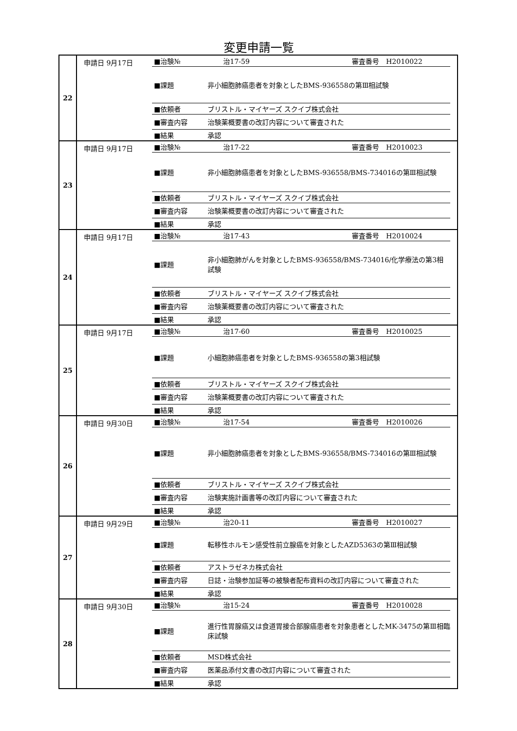変更申請一覧
| 22 | 申請日 9月17日 ■治験№ 治17-59 審査番号 H2010022 ■課題 非小細胞肺癌患者を対象としたBMS-936558の第Ⅲ相試験 ■依頼者 ブリストル・マイヤーズ スクイブ株式会社 ■審査内容 治験薬概要書の改訂内容について審査された ■結果 承認 |
| 23 | 申請日 9月17日 ■治験№ 治17-22 審査番号 H2010023 ■課題 非小細胞肺癌患者を対象としたBMS-936558/BMS-734016の第Ⅲ相試験 ■依頼者 ブリストル・マイヤーズ スクイブ株式会社 ■審査内容 治験薬概要書の改訂内容について審査された ■結果 承認 |
| 24 | 申請日 9月17日 ■治験№ 治17-43 審査番号 H2010024 ■課題 非小細胞肺がんを対象としたBMS-936558/BMS-734016/化学療法の第3相試験 ■依頼者 ブリストル・マイヤーズ スクイブ株式会社 ■審査内容 治験薬概要書の改訂内容について審査された ■結果 承認 |
| 25 | 申請日 9月17日 ■治験№ 治17-60 審査番号 H2010025 ■課題 小細胞肺癌患者を対象としたBMS-936558の第3相試験 ■依頼者 ブリストル・マイヤーズ スクイブ株式会社 ■審査内容 治験薬概要書の改訂内容について審査された ■結果 承認 |
| 26 | 申請日 9月30日 ■治験№ 治17-54 審査番号 H2010026 ■課題 非小細胞肺癌患者を対象としたBMS-936558/BMS-734016の第Ⅲ相試験 ■依頼者 ブリストル・マイヤーズ スクイブ株式会社 ■審査内容 治験実施計画書等の改訂内容について審査された ■結果 承認 |
| 27 | 申請日 9月29日 ■治験№ 治20-11 審査番号 H2010027 ■課題 転移性ホルモン感受性前立腺癌を対象としたAZD5363の第Ⅲ相試験 ■依頼者 アストラゼネカ株式会社 ■審査内容 日誌・治験参加証等の被験者配布資料の改訂内容について審査された ■結果 承認 |
| 28 | 申請日 9月30日 ■治験№ 治15-24 審査番号 H2010028 ■課題 進行性胃腺癌又は食道胃接合部腺癌患者を対象患者としたMK-3475の第Ⅲ相臨床試験 ■依頼者 MSD株式会社 ■審査内容 医薬品添付文書の改訂内容について審査された ■結果 承認 |